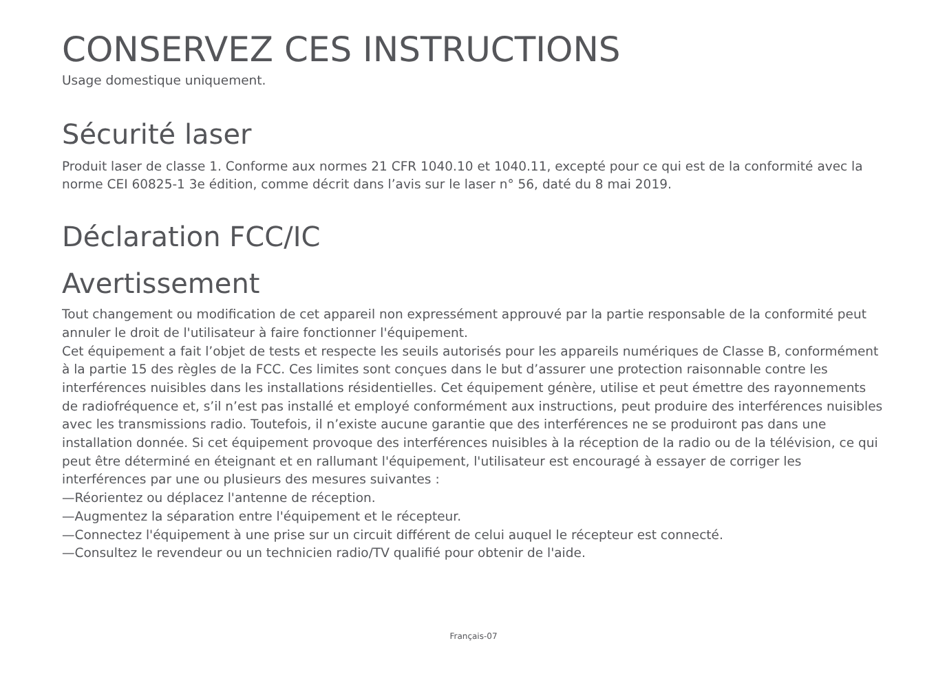CONSERVEZ CES INSTRUCTIONS
Usage domestique uniquement.
Sécurité laser
Produit laser de classe 1. Conforme aux normes 21 CFR 1040.10 et 1040.11, excepté pour ce qui est de la conformité avec la norme CEI 60825-1 3e édition, comme décrit dans l’avis sur le laser n° 56, daté du 8 mai 2019.
Déclaration FCC/IC
Avertissement
Tout changement ou modification de cet appareil non expressément approuvé par la partie responsable de la conformité peut annuler le droit de l'utilisateur à faire fonctionner l'équipement.
Cet équipement a fait l’objet de tests et respecte les seuils autorisés pour les appareils numériques de Classe B, conformément à la partie 15 des règles de la FCC. Ces limites sont conçues dans le but d’assurer une protection raisonnable contre les interférences nuisibles dans les installations résidentielles. Cet équipement génère, utilise et peut émettre des rayonnements de radiofréquence et, s’il n’est pas installé et employé conformément aux instructions, peut produire des interférences nuisibles avec les transmissions radio. Toutefois, il n’existe aucune garantie que des interférences ne se produiront pas dans une installation donnée. Si cet équipement provoque des interférences nuisibles à la réception de la radio ou de la télévision, ce qui peut être déterminé en éteignant et en rallumant l'équipement, l'utilisateur est encouragé à essayer de corriger les interférences par une ou plusieurs des mesures suivantes :
—Réorientez ou déplacez l'antenne de réception.
—Augmentez la séparation entre l'équipement et le récepteur.
—Connectez l'équipement à une prise sur un circuit différent de celui auquel le récepteur est connecté.
—Consultez le revendeur ou un technicien radio/TV qualifié pour obtenir de l'aide.
Français-07